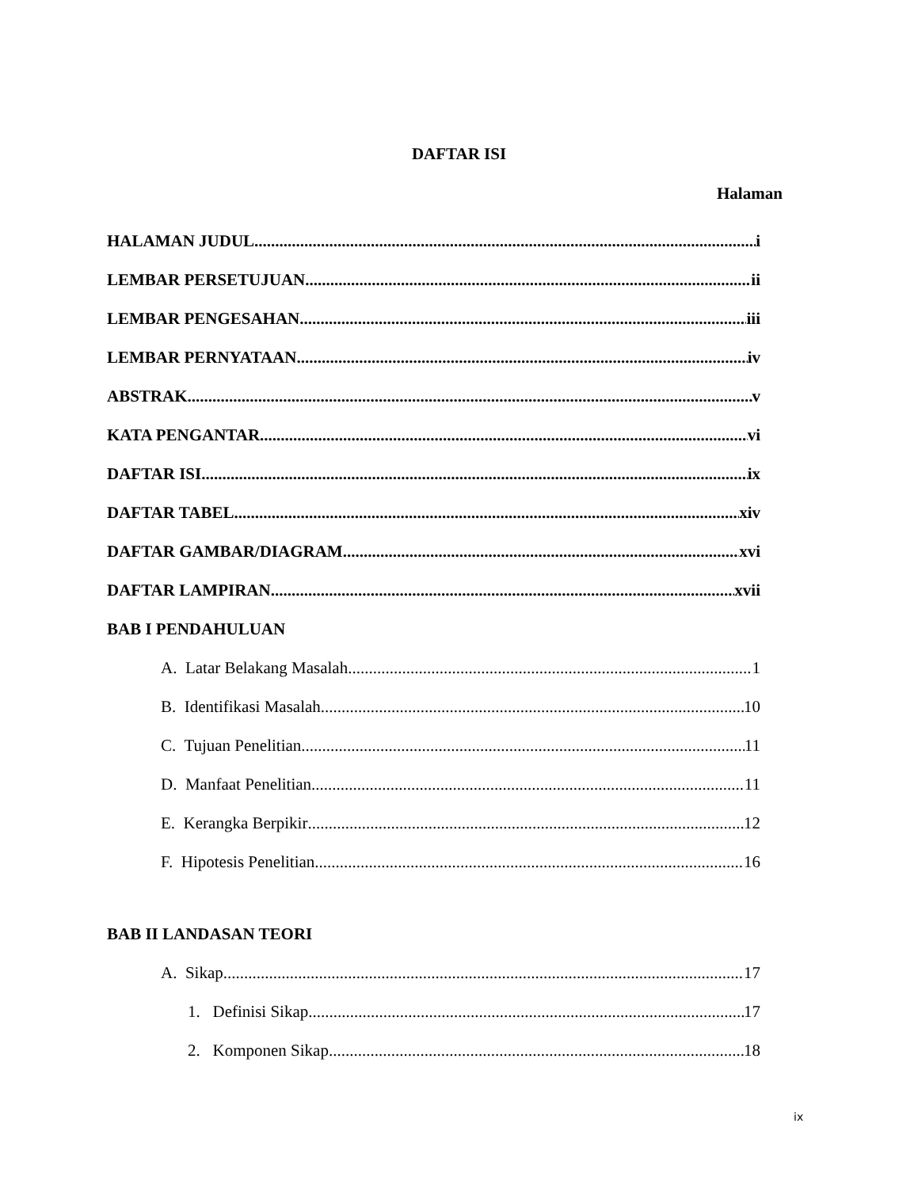DAFTAR ISI
Halaman
HALAMAN JUDUL i
LEMBAR PERSETUJUAN ii
LEMBAR PENGESAHAN iii
LEMBAR PERNYATAAN iv
ABSTRAK v
KATA PENGANTAR vi
DAFTAR ISI ix
DAFTAR TABEL xiv
DAFTAR GAMBAR/DIAGRAM xvi
DAFTAR LAMPIRAN xvii
BAB I PENDAHULUAN
A. Latar Belakang Masalah 1
B. Identifikasi Masalah 10
C. Tujuan Penelitian 11
D. Manfaat Penelitian 11
E. Kerangka Berpikir 12
F. Hipotesis Penelitian 16
BAB II LANDASAN TEORI
A. Sikap 17
1. Definisi Sikap 17
2. Komponen Sikap 18
ix